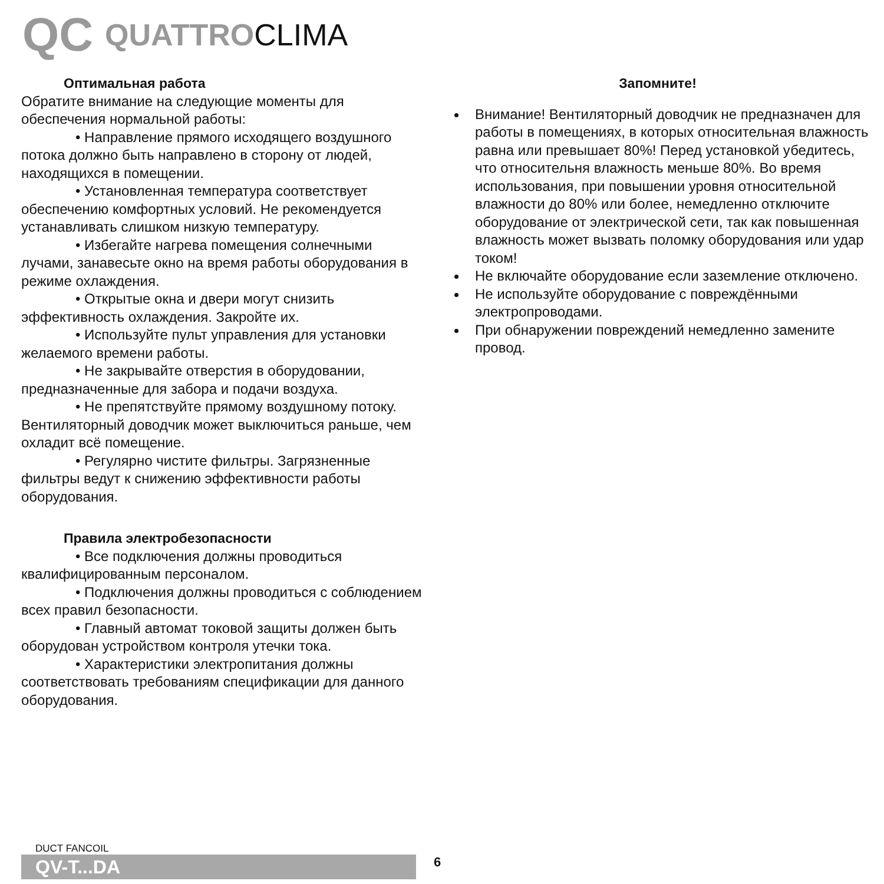QC QUATTRO CLIMA
Оптимальная работа
Обратите внимание на следующие моменты для обеспечения нормальной работы:
• Направление прямого исходящего воздушного потока должно быть направлено в сторону от людей, находящихся в помещении.
• Установленная температура соответствует обеспечению комфортных условий. Не рекомендуется устанавливать слишком низкую температуру.
• Избегайте нагрева помещения солнечными лучами, занавесьте окно на время работы оборудования в режиме охлаждения.
• Открытые окна и двери могут снизить эффективность охлаждения. Закройте их.
• Используйте пульт управления для установки желаемого времени работы.
• Не закрывайте отверстия в оборудовании, предназначенные для забора и подачи воздуха.
• Не препятствуйте прямому воздушному потоку. Вентиляторный доводчик может выключиться раньше, чем охладит всё помещение.
• Регулярно чистите фильтры. Загрязненные фильтры ведут к снижению эффективности работы оборудования.
Правила электробезопасности
• Все подключения должны проводиться квалифицированным персоналом.
• Подключения должны проводиться с соблюдением всех правил безопасности.
• Главный автомат токовой защиты должен быть оборудован устройством контроля утечки тока.
• Характеристики электропитания должны соответствовать требованиям спецификации для данного оборудования.
Запомните!
Внимание! Вентиляторный доводчик не предназначен для работы в помещениях, в которых относительная влажность равна или превышает 80%! Перед установкой убедитесь, что относительня влажность меньше 80%. Во время использования, при повышении уровня относительной влажности до 80% или более, немедленно отключите оборудование от электрической сети, так как повышенная влажность может вызвать поломку оборудования или удар током!
Не включайте оборудование если заземление отключено.
Не используйте оборудование с повреждёнными электропроводами.
При обнаружении повреждений немедленно замените провод.
DUCT FANCOIL
QV-T...DA
6